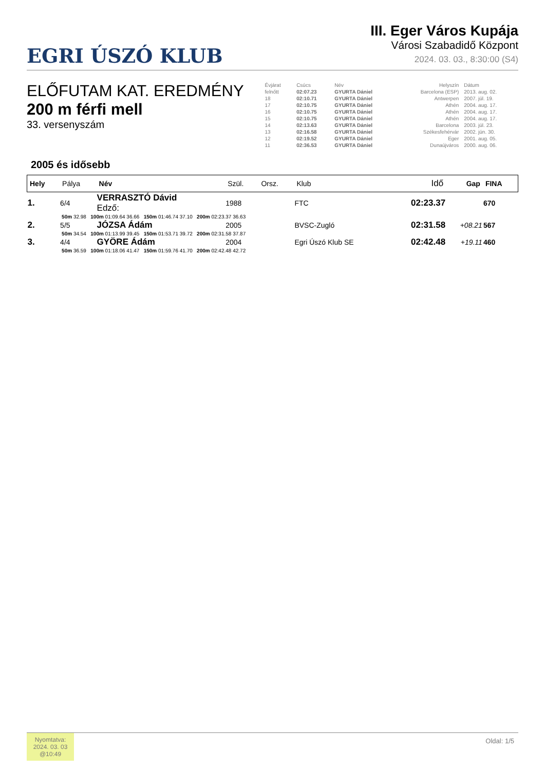EGRI ÚSZÓ KLUB
III. Eger Város Kupája
Városi Szabadidő Központ
2024. 03. 03., 8:30:00 (S4)
ELŐFUTAM KAT. EREDMÉNY
200 m férfi mell
33. versenyszám
| Évjárat | Csúcs | Név | Helyszín | Dátum |
| felnőtt | 02:07.23 | GYURTA Dániel | Barcelona (ESP) | 2013. aug. 02. |
| 18 | 02:10.71 | GYURTA Dániel | Antwerpen | 2007. júl. 19. |
| 17 | 02:10.75 | GYURTA Dániel | Athén | 2004. aug. 17. |
| 16 | 02:10.75 | GYURTA Dániel | Athén | 2004. aug. 17. |
| 15 | 02:10.75 | GYURTA Dániel | Athén | 2004. aug. 17. |
| 14 | 02:13.63 | GYURTA Dániel | Barcelona | 2003. júl. 23. |
| 13 | 02:16.58 | GYURTA Dániel | Székesfehérvár | 2002. jún. 30. |
| 12 | 02:19.52 | GYURTA Dániel | Eger | 2001. aug. 05. |
| 11 | 02:36.53 | GYURTA Dániel | Dunaújváros | 2000. aug. 06. |
2005 és idősebb
| Hely | Pálya | Név | Szül. | Orsz. | Klub | Idő | Gap | FINA |
| --- | --- | --- | --- | --- | --- | --- | --- | --- |
| 1. | 6/4 | VERRASZTÓ Dávid Edző: | 1988 | | FTC | 02:23.37 | | 670 |
| | 50m 32.98 100m 01:09.64 36.66 150m 01:46.74 37.10 200m 02:23.37 36.63 | | | | | | | |
| 2. | 5/5 | JÓZSA Ádám | 2005 | | BVSC-Zugló | 02:31.58 | +08.21 | 567 |
| | 50m 34.54 100m 01:13.99 39.45 150m 01:53.71 39.72 200m 02:31.58 37.87 | | | | | | | |
| 3. | 4/4 | GYÖRE Ádám | 2004 | | Egri Úszó Klub SE | 02:42.48 | +19.11 | 460 |
| | 50m 36.59 100m 01:18.06 41.47 150m 01:59.76 41.70 200m 02:42.48 42.72 | | | | | | | |
Nyomtatva:
2024. 03. 03
@10:49
Oldal: 1/5